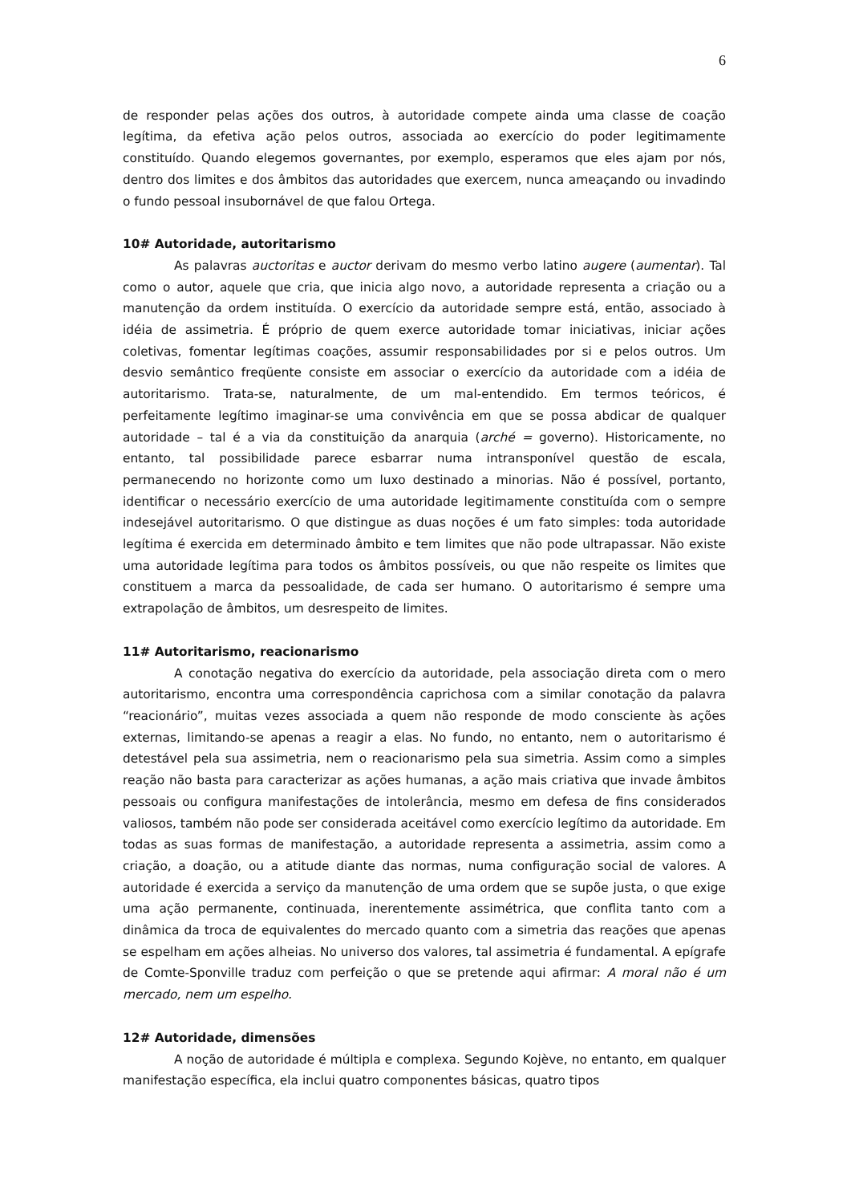6
de responder pelas ações dos outros, à autoridade compete ainda uma classe de coação legítima, da efetiva ação pelos outros, associada ao exercício do poder legitimamente constituído. Quando elegemos governantes, por exemplo, esperamos que eles ajam por nós, dentro dos limites e dos âmbitos das autoridades que exercem, nunca ameaçando ou invadindo o fundo pessoal insubornável de que falou Ortega.
10# Autoridade, autoritarismo
As palavras auctoritas e auctor derivam do mesmo verbo latino augere (aumentar). Tal como o autor, aquele que cria, que inicia algo novo, a autoridade representa a criação ou a manutenção da ordem instituída. O exercício da autoridade sempre está, então, associado à idéia de assimetria. É próprio de quem exerce autoridade tomar iniciativas, iniciar ações coletivas, fomentar legítimas coações, assumir responsabilidades por si e pelos outros. Um desvio semântico freqüente consiste em associar o exercício da autoridade com a idéia de autoritarismo. Trata-se, naturalmente, de um mal-entendido. Em termos teóricos, é perfeitamente legítimo imaginar-se uma convivência em que se possa abdicar de qualquer autoridade – tal é a via da constituição da anarquia (arché = governo). Historicamente, no entanto, tal possibilidade parece esbarrar numa intransponível questão de escala, permanecendo no horizonte como um luxo destinado a minorias. Não é possível, portanto, identificar o necessário exercício de uma autoridade legitimamente constituída com o sempre indesejável autoritarismo. O que distingue as duas noções é um fato simples: toda autoridade legítima é exercida em determinado âmbito e tem limites que não pode ultrapassar. Não existe uma autoridade legítima para todos os âmbitos possíveis, ou que não respeite os limites que constituem a marca da pessoalidade, de cada ser humano. O autoritarismo é sempre uma extrapolação de âmbitos, um desrespeito de limites.
11# Autoritarismo, reacionarismo
A conotação negativa do exercício da autoridade, pela associação direta com o mero autoritarismo, encontra uma correspondência caprichosa com a similar conotação da palavra “reacionário”, muitas vezes associada a quem não responde de modo consciente às ações externas, limitando-se apenas a reagir a elas. No fundo, no entanto, nem o autoritarismo é detestável pela sua assimetria, nem o reacionarismo pela sua simetria. Assim como a simples reação não basta para caracterizar as ações humanas, a ação mais criativa que invade âmbitos pessoais ou configura manifestações de intolerância, mesmo em defesa de fins considerados valiosos, também não pode ser considerada aceitável como exercício legítimo da autoridade. Em todas as suas formas de manifestação, a autoridade representa a assimetria, assim como a criação, a doação, ou a atitude diante das normas, numa configuração social de valores. A autoridade é exercida a serviço da manutenção de uma ordem que se supõe justa, o que exige uma ação permanente, continuada, inerentemente assimétrica, que conflita tanto com a dinâmica da troca de equivalentes do mercado quanto com a simetria das reações que apenas se espelham em ações alheias. No universo dos valores, tal assimetria é fundamental. A epígrafe de Comte-Sponville traduz com perfeição o que se pretende aqui afirmar: A moral não é um mercado, nem um espelho.
12# Autoridade, dimensões
A noção de autoridade é múltipla e complexa. Segundo Kojève, no entanto, em qualquer manifestação específica, ela inclui quatro componentes básicas, quatro tipos